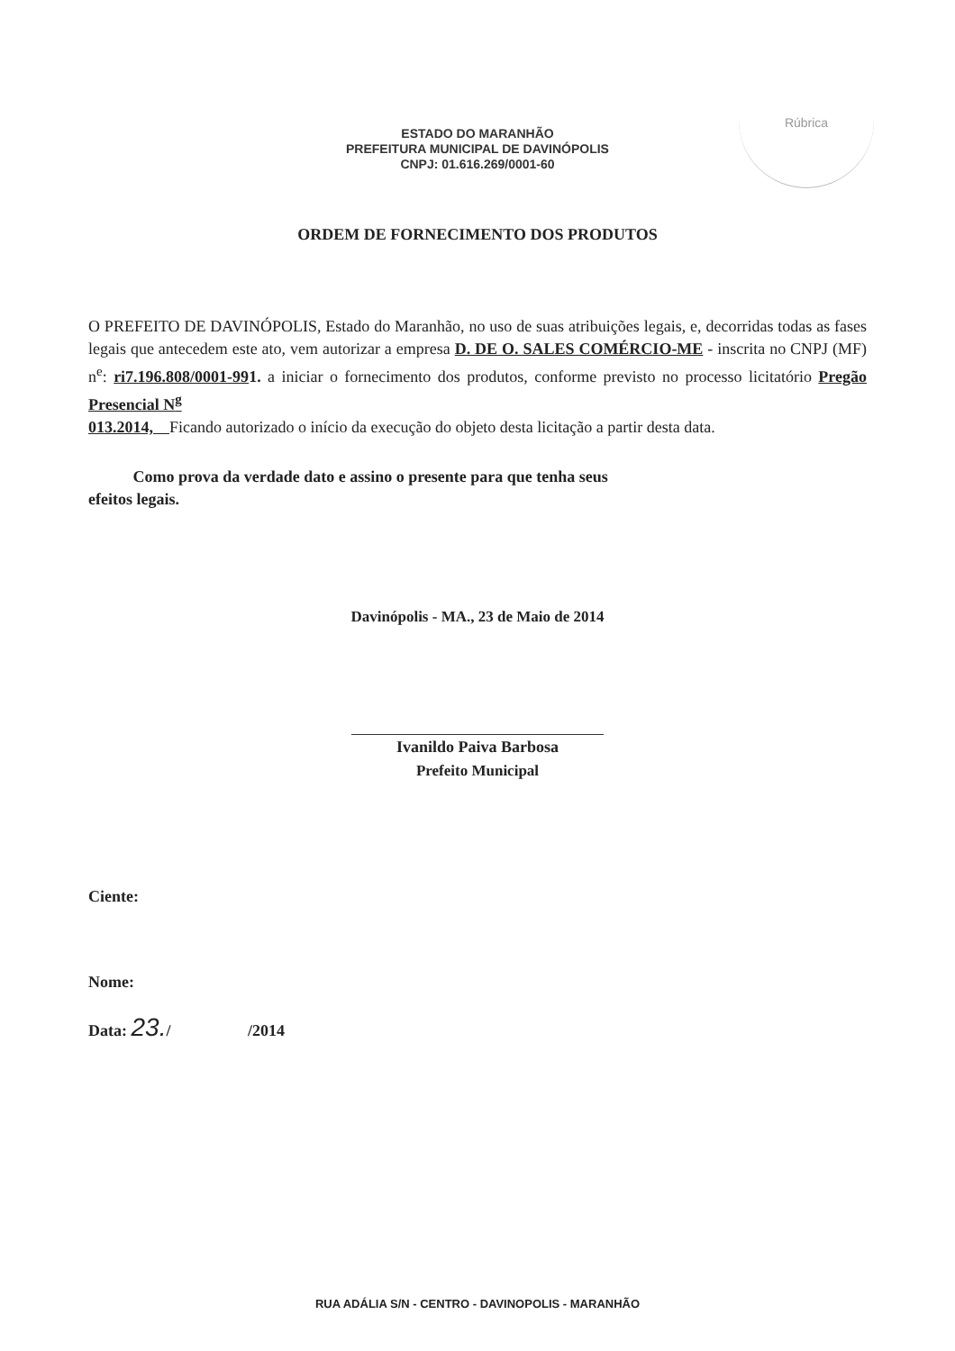ESTADO DO MARANHÃO
PREFEITURA MUNICIPAL DE DAVINÓPOLIS
CNPJ: 01.616.269/0001-60
Rúbrica
ORDEM DE FORNECIMENTO DOS PRODUTOS
O PREFEITO DE DAVINÓPOLIS, Estado do Maranhão, no uso de suas atribuições legais, e, decorridas todas as fases legais que antecedem este ato, vem autorizar a empresa D. DE O. SALES COMÉRCIO-ME - inscrita no CNPJ (MF) n<sup>e</sup>: ri7.196.808/0001-991. a iniciar o fornecimento dos produtos, conforme previsto no processo licitatório Pregão Presencial N<sup>g</sup>
013.2014, Ficando autorizado o início da execução do objeto desta licitação a partir desta data.
Como prova da verdade dato e assino o presente para que tenha seus
efeitos legais.
Davinópolis - MA., 23 de Maio de 2014
Ivanildo Paiva Barbosa
Prefeito Municipal
Ciente:
Nome:
Data: 23./ /2014
RUA ADÁLIA S/N - CENTRO - DAVINOPOLIS - MARANHÃO